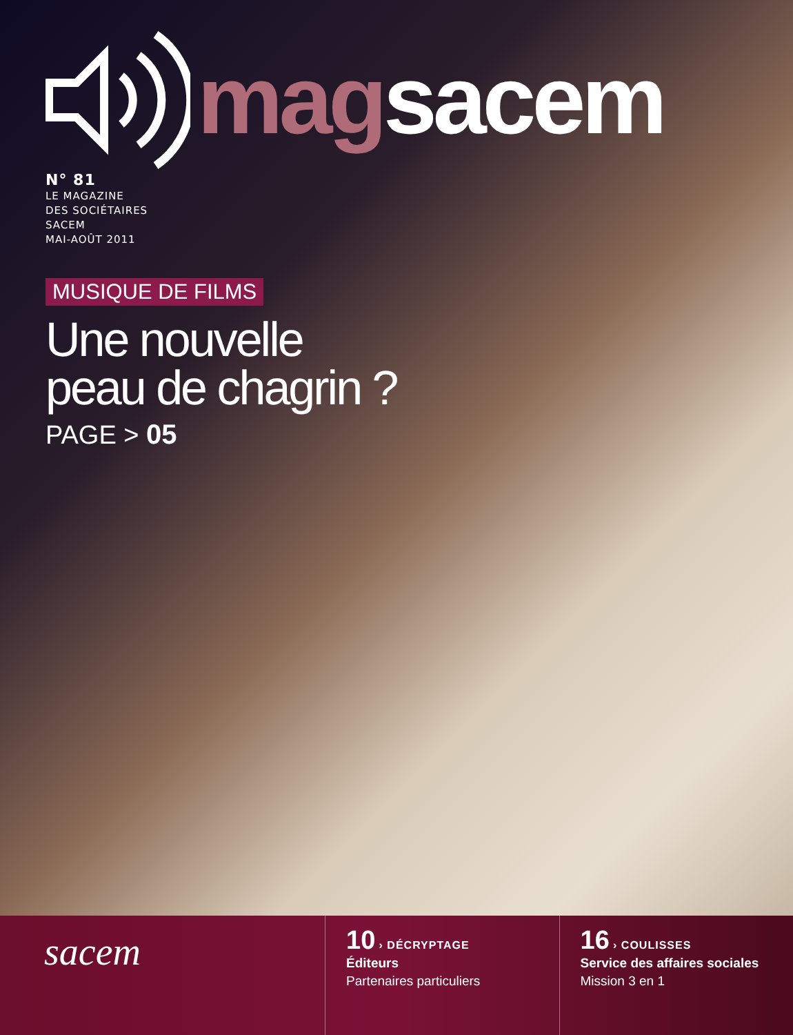magsacem
N° 81
LE MAGAZINE
DES SOCIÉTAIRES
SACEM
MAI-AOÛT 2011
MUSIQUE DE FILMS
Une nouvelle
peau de chagrin ?
PAGE > 05
sacem
10 › DÉCRYPTAGE
Éditeurs
Partenaires particuliers
16 › COULISSES
Service des affaires sociales
Mission 3 en 1